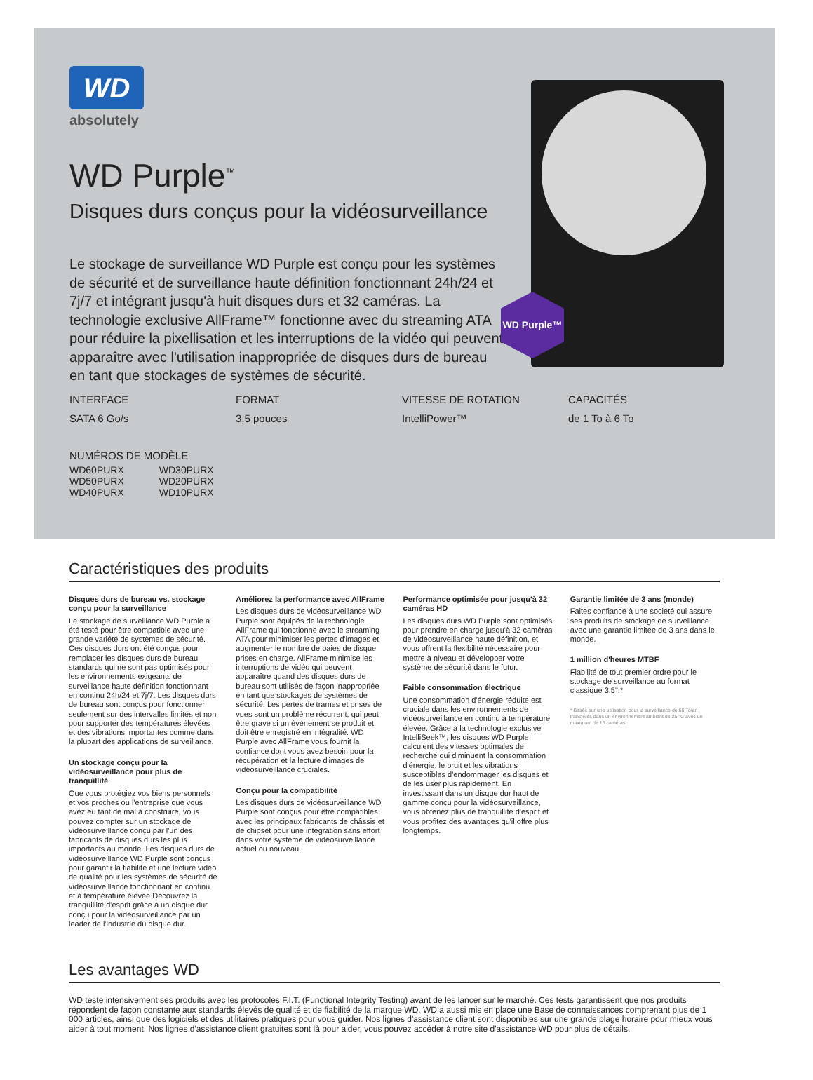WD Purple™
WD
absolutely
WD Purple<sup>™</sup>
Disques durs conçus pour la vidéosurveillance
Le stockage de surveillance WD Purple est conçu pour les systèmes de sécurité et de surveillance haute définition fonctionnant 24h/24 et 7j/7 et intégrant jusqu'à huit disques durs et 32 caméras. La technologie exclusive AllFrame™ fonctionne avec du streaming ATA pour réduire la pixellisation et les interruptions de la vidéo qui peuvent apparaître avec l'utilisation inappropriée de disques durs de bureau en tant que stockages de systèmes de sécurité.
INTERFACE
SATA 6 Go/s
FORMAT
3,5 pouces
VITESSE DE ROTATION
IntelliPower™
CAPACITÉS
de 1 To à 6 To
NUMÉROS DE MODÈLE
WD60PURX
WD50PURX
WD40PURX
WD30PURX
WD20PURX
WD10PURX
Caractéristiques des produits
Disques durs de bureau vs. stockage conçu pour la surveillance
Le stockage de surveillance WD Purple a été testé pour être compatible avec une grande variété de systèmes de sécurité. Ces disques durs ont été conçus pour remplacer les disques durs de bureau standards qui ne sont pas optimisés pour les environnements exigeants de surveillance haute définition fonctionnant en continu 24h/24 et 7j/7. Les disques durs de bureau sont conçus pour fonctionner seulement sur des intervalles limités et non pour supporter des températures élevées et des vibrations importantes comme dans la plupart des applications de surveillance.
Un stockage conçu pour la vidéosurveillance pour plus de tranquillité
Que vous protégiez vos biens personnels et vos proches ou l'entreprise que vous avez eu tant de mal à construire, vous pouvez compter sur un stockage de vidéosurveillance conçu par l'un des fabricants de disques durs les plus importants au monde. Les disques durs de vidéosurveillance WD Purple sont conçus pour garantir la fiabilité et une lecture vidéo de qualité pour les systèmes de sécurité de vidéosurveillance fonctionnant en continu et à température élevée Découvrez la tranquillité d'esprit grâce à un disque dur conçu pour la vidéosurveillance par un leader de l'industrie du disque dur.
Améliorez la performance avec AllFrame
Les disques durs de vidéosurveillance WD Purple sont équipés de la technologie AllFrame qui fonctionne avec le streaming ATA pour minimiser les pertes d'images et augmenter le nombre de baies de disque prises en charge. AllFrame minimise les interruptions de vidéo qui peuvent apparaître quand des disques durs de bureau sont utilisés de façon inappropriée en tant que stockages de systèmes de sécurité. Les pertes de trames et prises de vues sont un problème récurrent, qui peut être grave si un événement se produit et doit être enregistré en intégralité. WD Purple avec AllFrame vous fournit la confiance dont vous avez besoin pour la récupération et la lecture d'images de vidéosurveillance cruciales.
Conçu pour la compatibilité
Les disques durs de vidéosurveillance WD Purple sont conçus pour être compatibles avec les principaux fabricants de châssis et de chipset pour une intégration sans effort dans votre système de vidéosurveillance actuel ou nouveau.
Performance optimisée pour jusqu'à 32 caméras HD
Les disques durs WD Purple sont optimisés pour prendre en charge jusqu'à 32 caméras de vidéosurveillance haute définition, et vous offrent la flexibilité nécessaire pour mettre à niveau et développer votre système de sécurité dans le futur.
Faible consommation électrique
Une consommation d'énergie réduite est cruciale dans les environnements de vidéosurveillance en continu à température élevée. Grâce à la technologie exclusive IntelliSeek™, les disques WD Purple calculent des vitesses optimales de recherche qui diminuent la consommation d'énergie, le bruit et les vibrations susceptibles d'endommager les disques et de les user plus rapidement. En investissant dans un disque dur haut de gamme conçu pour la vidéosurveillance, vous obtenez plus de tranquillité d'esprit et vous profitez des avantages qu'il offre plus longtemps.
Garantie limitée de 3 ans (monde)
Faites confiance à une société qui assure ses produits de stockage de surveillance avec une garantie limitée de 3 ans dans le monde.
1 million d'heures MTBF
Fiabilité de tout premier ordre pour le stockage de surveillance au format classique 3,5".*
* Basée sur une utilisation pour la surveillance de 60 To/an transférés dans un environnement ambiant de 25 °C avec un maximum de 16 caméras.
Les avantages WD
WD teste intensivement ses produits avec les protocoles F.I.T. (Functional Integrity Testing) avant de les lancer sur le marché. Ces tests garantissent que nos produits répondent de façon constante aux standards élevés de qualité et de fiabilité de la marque WD. WD a aussi mis en place une Base de connaissances comprenant plus de 1 000 articles, ainsi que des logiciels et des utilitaires pratiques pour vous guider. Nos lignes d'assistance client sont disponibles sur une grande plage horaire pour mieux vous aider à tout moment. Nos lignes d'assistance client gratuites sont là pour aider, vous pouvez accéder à notre site d'assistance WD pour plus de détails.